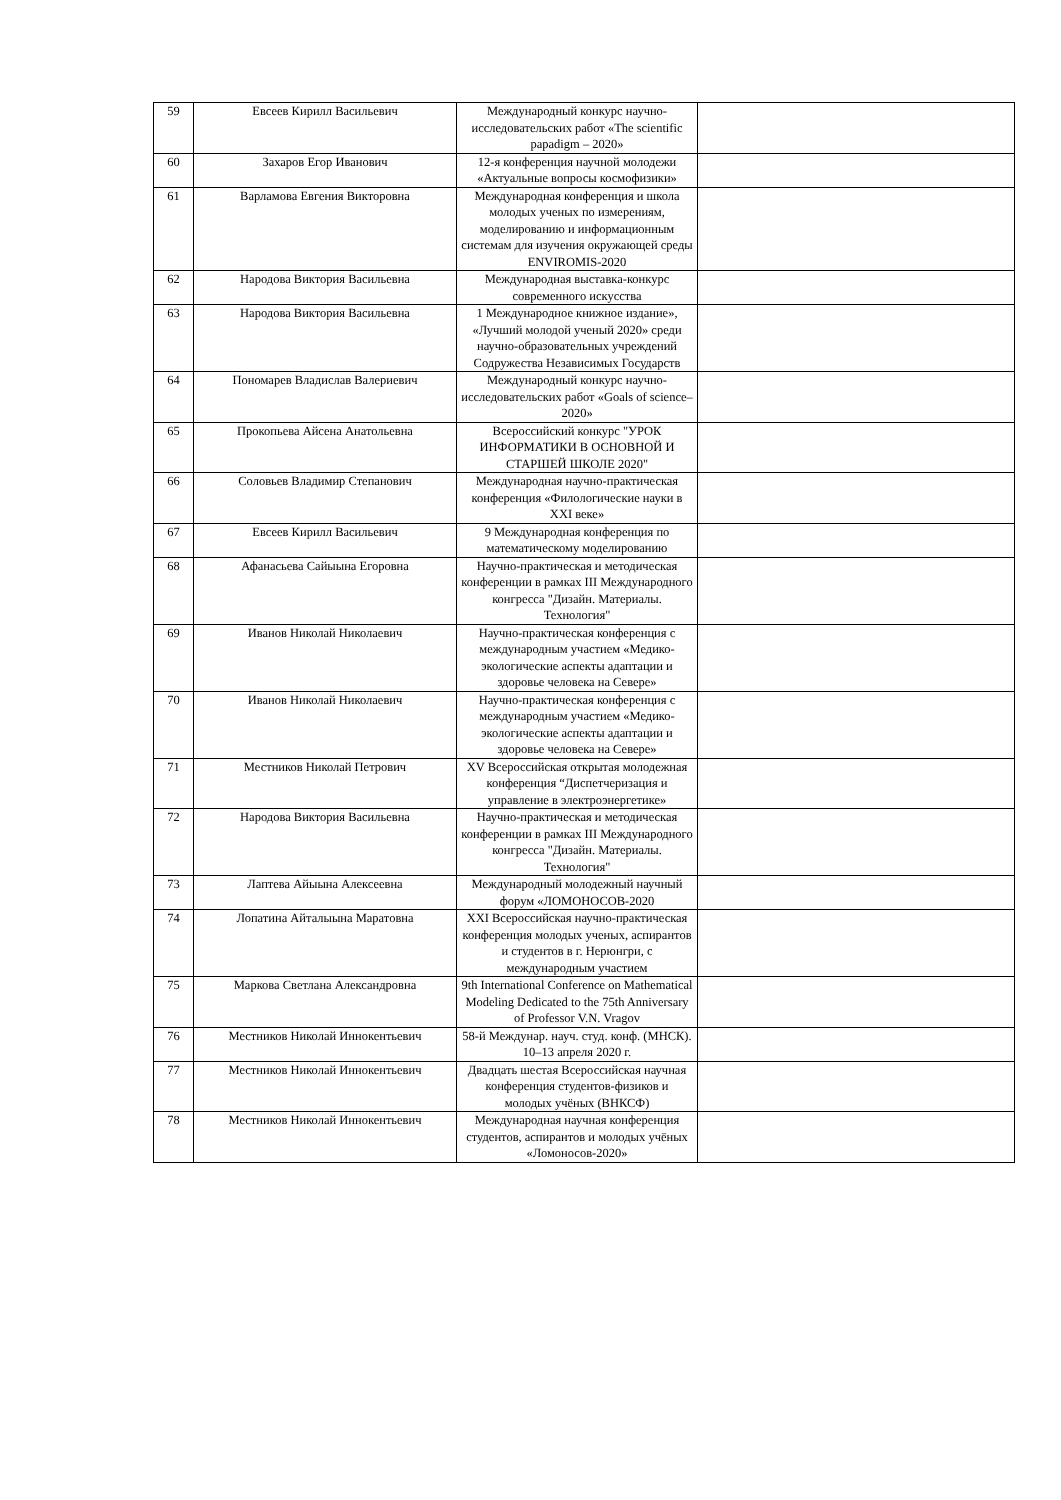| 59 | Евсеев Кирилл Васильевич | Международный конкурс научно-исследовательских работ «The scientific papadigm – 2020» | |
| 60 | Захаров Егор Иванович | 12-я конференция научной молодежи «Актуальные вопросы космофизики» | |
| 61 | Варламова Евгения Викторовна | Международная конференция и школа молодых ученых по измерениям, моделированию и информационным системам для изучения окружающей среды ENVIROMIS-2020 | |
| 62 | Народова Виктория Васильевна | Международная выставка-конкурс современного искусства | |
| 63 | Народова Виктория Васильевна | 1 Международное книжное издание», «Лучший молодой ученый 2020» среди научно-образовательных учреждений Содружества Независимых Государств | |
| 64 | Пономарев Владислав Валериевич | Международный конкурс научно-исследовательских работ «Goals of science– 2020» | |
| 65 | Прокопьева Айсена Анатольевна | Всероссийский конкурс "УРОК ИНФОРМАТИКИ В ОСНОВНОЙ И СТАРШЕЙ ШКОЛЕ 2020" | |
| 66 | Соловьев Владимир Степанович | Международная научно-практическая конференция «Филологические науки в XXI веке» | |
| 67 | Евсеев Кирилл Васильевич | 9 Международная конференция по математическому моделированию | |
| 68 | Афанасьева Сайыына Егоровна | Научно-практическая и методическая конференции в рамках III Международного конгресса "Дизайн. Материалы. Технология" | |
| 69 | Иванов Николай Николаевич | Научно-практическая конференция с международным участием «Медико-экологические аспекты адаптации и здоровье человека на Севере» | |
| 70 | Иванов Николай Николаевич | Научно-практическая конференция с международным участием «Медико-экологические аспекты адаптации и здоровье человека на Севере» | |
| 71 | Местников Николай Петрович | XV Всероссийская открытая молодежная конференция “Диспетчеризация и управление в электроэнергетике» | |
| 72 | Народова Виктория Васильевна | Научно-практическая и методическая конференции в рамках III Международного конгресса "Дизайн. Материалы. Технология" | |
| 73 | Лаптева Айыына Алексеевна | Международный молодежный научный форум «ЛОМОНОСОВ-2020 | |
| 74 | Лопатина Айталыына Маратовна | XXI Всероссийская научно-практическая конференция молодых ученых, аспирантов и студентов в г. Нерюнгри, с международным участием | |
| 75 | Маркова Светлана Александровна | 9th International Conference on Mathematical Modeling Dedicated to the 75th Anniversary of Professor V.N. Vragov | |
| 76 | Местников Николай Иннокентьевич | 58-й Междунар. науч. студ. конф. (МНСК). 10–13 апреля 2020 г. | |
| 77 | Местников Николай Иннокентьевич | Двадцать шестая Всероссийская научная конференция студентов-физиков и молодых учёных (ВНКСФ) | |
| 78 | Местников Николай Иннокентьевич | Международная научная конференция студентов, аспирантов и молодых учёных «Ломоносов-2020» | |